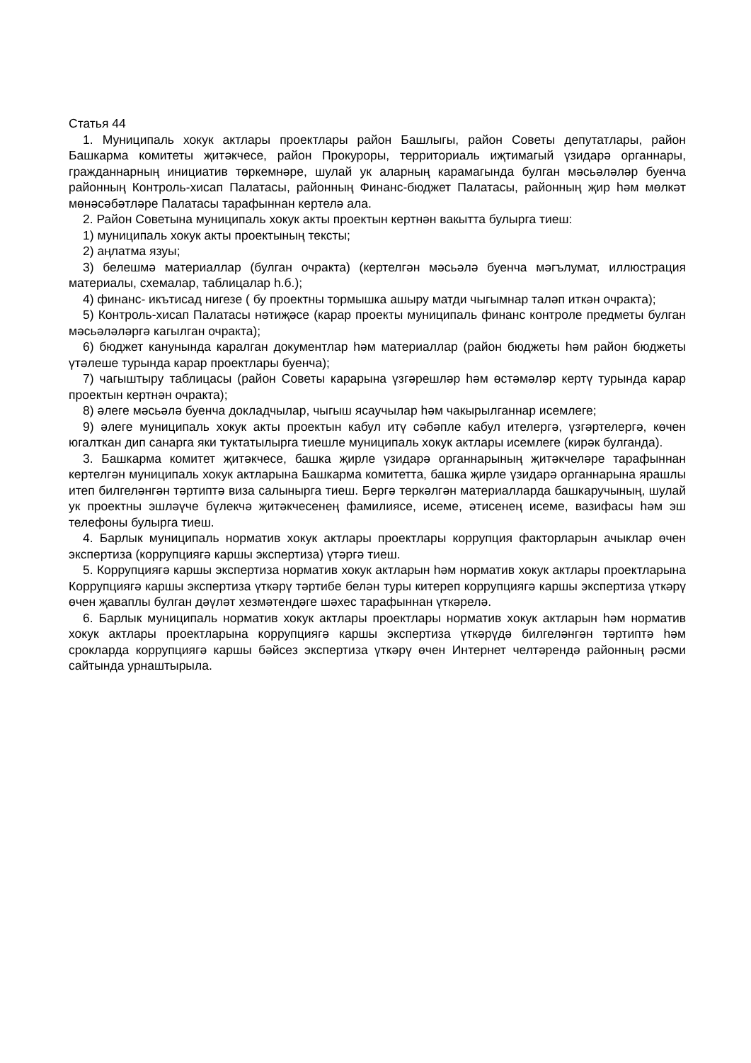Статья 44
1. Муниципаль хокук актлары проектлары район Башлыгы, район Советы депутатлары, район Башкарма комитеты җитәкчесе, район Прокуроры, территориаль иҗтимагый үзидарә органнары, гражданнарның инициатив төркемнәре, шулай ук аларның карамагында булган мәсьәләләр буенча районның Контроль-хисап Палатасы, районның Финанс-бюджет Палатасы, районның җир һәм мөлкәт мөнәсәбәтләре Палатасы тарафыннан кертелә ала.
2. Район Советына муниципаль хокук акты проектын кертнән вакытта булырга тиеш:
1) муниципаль хокук акты проектының тексты;
2) аңлатма язуы;
3) белешмә материаллар (булган очракта) (кертелгән мәсьәлә буенча мәгълумат, иллюстрация материалы, схемалар, таблицалар һ.б.);
4) финанс- икътисад нигезе ( бу проектны тормышка ашыру матди чыгымнар таләп иткән очракта);
5) Контроль-хисап Палатасы нәтиҗәсе (карар проекты муниципаль финанс контроле предметы булган мәсьәләләргә кагылган очракта);
6) бюджет канунында каралган документлар һәм материаллар (район бюджеты һәм район бюджеты үтәлеше турында карар проектлары буенча);
7) чагыштыру таблицасы (район Советы карарына үзгәрешләр һәм өстәмәләр кертү турында карар проектын кертнән очракта);
8) әлеге мәсьәлә буенча докладчылар, чыгыш ясаучылар һәм чакырылганнар исемлеге;
9) әлеге муниципаль хокук акты проектын кабул итү сәбәпле кабул ителергә, үзгәртелергә, көчен югалткан дип санарга яки туктатылырга тиешле муниципаль хокук актлары исемлеге (кирәк булганда).
3. Башкарма комитет җитәкчесе, башка җирле үзидарә органнарының җитәкчеләре тарафыннан кертелгән муниципаль хокук актларына Башкарма комитетта, башка җирле үзидарә органнарына ярашлы итеп билгеләнгән тәртиптә виза салынырга тиеш. Бергә теркәлгән материалларда башкаручының, шулай ук проектны эшләүче бүлекчә җитәкчесенең фамилиясе, исеме, әтисенең исеме, вазифасы һәм эш телефоны булырга тиеш.
4. Барлык муниципаль норматив хокук актлары проектлары коррупция факторларын ачыклар өчен экспертиза (коррупциягә каршы экспертиза) үтәргә тиеш.
5. Коррупциягә каршы экспертиза норматив хокук актларын һәм норматив хокук актлары проектларына Коррупциягә каршы экспертиза үткәрү тәртибе белән туры китереп коррупциягә каршы экспертиза үткәрү өчен җаваплы булган дәүләт хезмәтендәге шәхес тарафыннан үткәрелә.
6. Барлык муниципаль норматив хокук актлары проектлары норматив хокук актларын һәм норматив хокук актлары проектларына коррупциягә каршы экспертиза үткәрүдә билгеләнгән тәртиптә һәм срокларда коррупциягә каршы бәйсез экспертиза үткәрү өчен Интернет челтәрендә районның рәсми сайтында урнаштырыла.